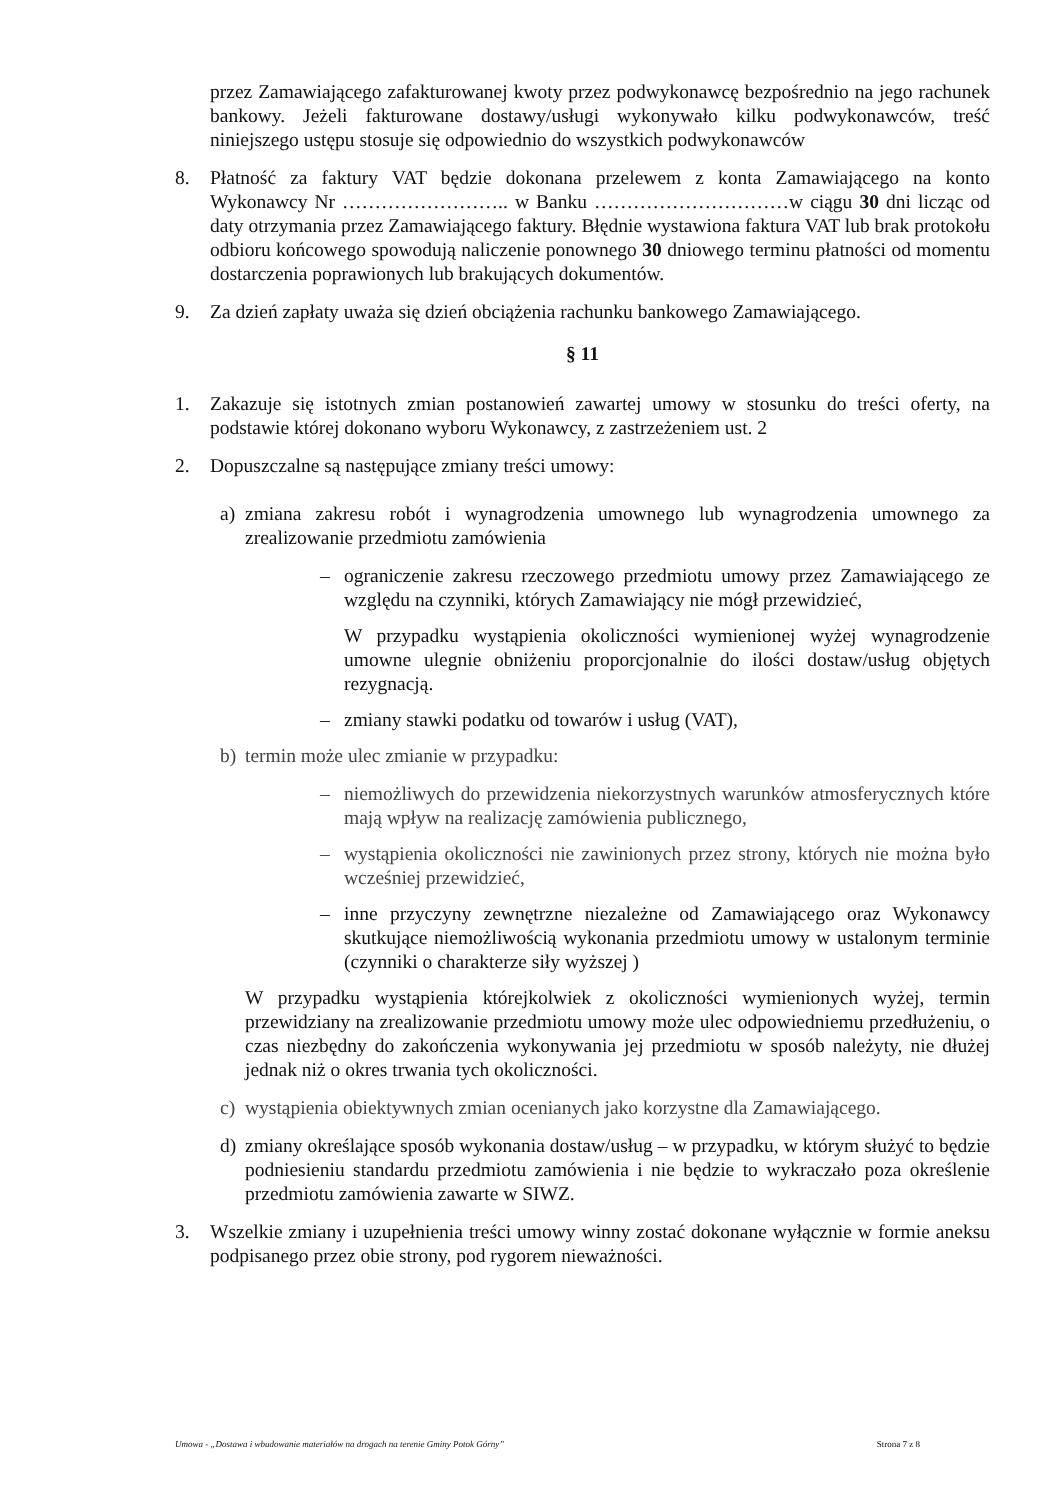przez Zamawiającego zafakturowanej kwoty przez podwykonawcę bezpośrednio na jego rachunek bankowy. Jeżeli fakturowane dostawy/usługi wykonywało kilku podwykonawców, treść niniejszego ustępu stosuje się odpowiednio do wszystkich podwykonawców
8. Płatność za faktury VAT będzie dokonana przelewem z konta Zamawiającego na konto Wykonawcy Nr …………………….. w Banku …………………………w ciągu 30 dni licząc od daty otrzymania przez Zamawiającego faktury. Błędnie wystawiona faktura VAT lub brak protokołu odbioru końcowego spowodują naliczenie ponownego 30 dniowego terminu płatności od momentu dostarczenia poprawionych lub brakujących dokumentów.
9. Za dzień zapłaty uważa się dzień obciążenia rachunku bankowego Zamawiającego.
§ 11
1. Zakazuje się istotnych zmian postanowień zawartej umowy w stosunku do treści oferty, na podstawie której dokonano wyboru Wykonawcy, z zastrzeżeniem ust. 2
2. Dopuszczalne są następujące zmiany treści umowy:
a) zmiana zakresu robót i wynagrodzenia umownego lub wynagrodzenia umownego za zrealizowanie przedmiotu zamówienia
– ograniczenie zakresu rzeczowego przedmiotu umowy przez Zamawiającego ze względu na czynniki, których Zamawiający nie mógł przewidzieć,
W przypadku wystąpienia okoliczności wymienionej wyżej wynagrodzenie umowne ulegnie obniżeniu proporcjonalnie do ilości dostaw/usług objętych rezygnacją.
– zmiany stawki podatku od towarów i usług (VAT),
b) termin może ulec zmianie w przypadku:
– niemożliwych do przewidzenia niekorzystnych warunków atmosferycznych które mają wpływ na realizację zamówienia publicznego,
– wystąpienia okoliczności nie zawinionych przez strony, których nie można było wcześniej przewidzieć,
– inne przyczyny zewnętrzne niezależne od Zamawiającego oraz Wykonawcy skutkujące niemożliwością wykonania przedmiotu umowy w ustalonym terminie (czynniki o charakterze siły wyższej )
W przypadku wystąpienia którejkolwiek z okoliczności wymienionych wyżej, termin przewidziany na zrealizowanie przedmiotu umowy może ulec odpowiedniemu przedłużeniu, o czas niezbędny do zakończenia wykonywania jej przedmiotu w sposób należyty, nie dłużej jednak niż o okres trwania tych okoliczności.
c) wystąpienia obiektywnych zmian ocenianych jako korzystne dla Zamawiającego.
d) zmiany określające sposób wykonania dostaw/usług – w przypadku, w którym służyć to będzie podniesieniu standardu przedmiotu zamówienia i nie będzie to wykraczało poza określenie przedmiotu zamówienia zawarte w SIWZ.
3. Wszelkie zmiany i uzupełnienia treści umowy winny zostać dokonane wyłącznie w formie aneksu podpisanego przez obie strony, pod rygorem nieważności.
Umowa - „Dostawa i wbudowanie materiałów na drogach na terenie Gminy Potok Górny” Strona 7 z 8